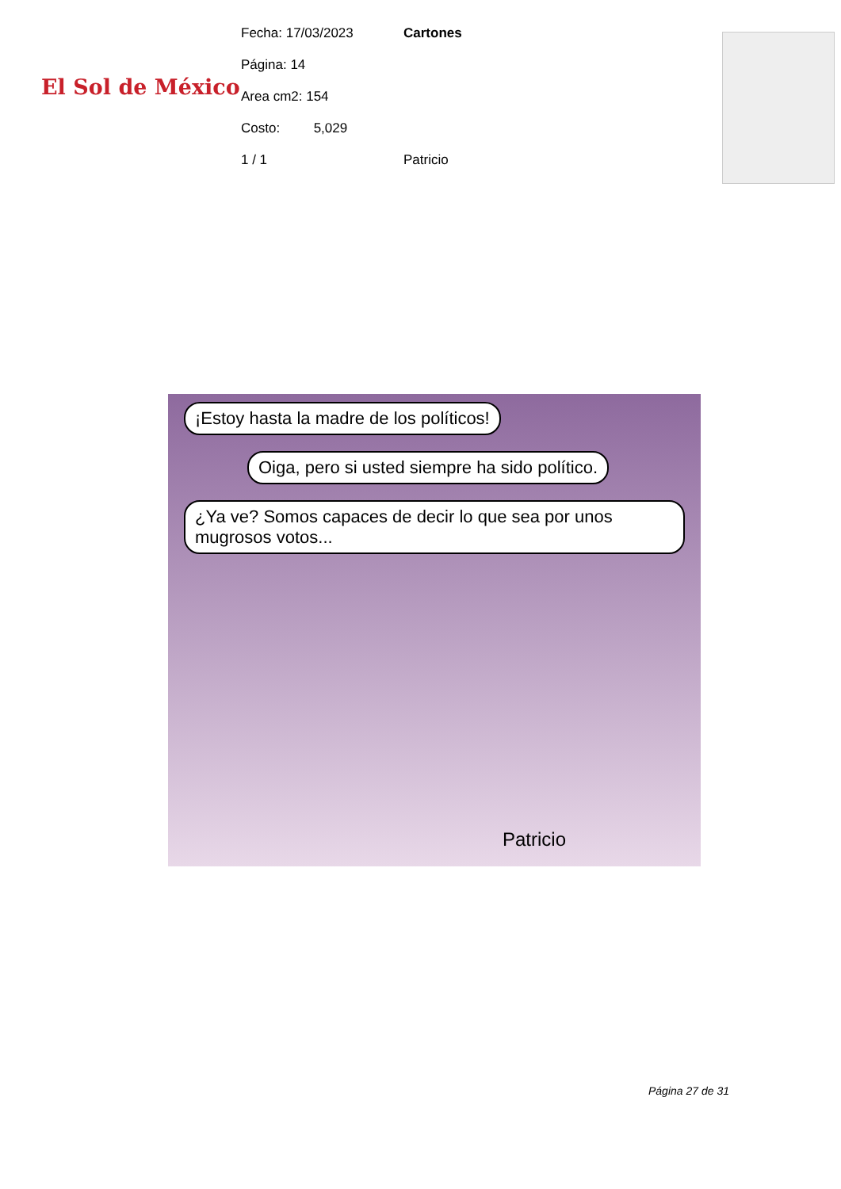El Sol de México
Fecha: 17/03/2023
Página: 14
Area cm2: 154
Costo: 5,029
1 / 1
Cartones
Patricio
¡Estoy hasta la madre de los políticos!
Oiga, pero si usted siempre ha sido político.
¿Ya ve? Somos capaces de decir lo que sea por unos mugrosos votos...
Patricio
Página 27 de 31